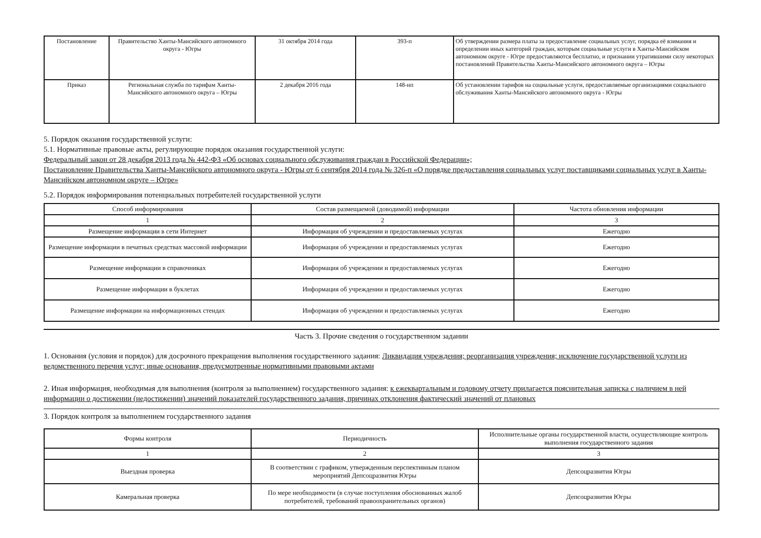| Постановление | Правительство Ханты-Мансийского автономного округа - Югры | 31 октября 2014 года | 393-п | Об утверждении размера платы за предоставление социальных услуг, порядка её взимания и определении иных категорий граждан, которым социальные услуги в Ханты-Мансийском автономном округе - Югре предоставляются бесплатно, и признании утратившими силу некоторых постановлений Правительства Ханты-Мансийского автономного округа – Югры |
| Приказ | Региональная служба по тарифам Ханты-Мансийского автономного округа – Югры | 2 декабря 2016 года | 148-нп | Об установлении тарифов на социальные услуги, предоставляемые организациями социального обслуживания Ханты-Мансийского автономного округа - Югры |
5. Порядок оказания государственной услуги:
5.1. Нормативные правовые акты, регулирующие порядок оказания государственной услуги:
Федеральный закон от 28 декабря 2013 года № 442-ФЗ «Об основах социального обслуживания граждан в Российской Федерации»;
Постановление Правительства Ханты-Мансийского автономного округа - Югры от 6 сентября 2014 года № 326-п «О порядке предоставления социальных услуг поставщиками социальных услуг в Ханты-Мансийском автономном округе – Югре»
5.2. Порядок информирования потенциальных потребителей государственной услуги
| Способ информирования | Состав размещаемой (доводимой) информации | Частота обновления информации |
| --- | --- | --- |
| 1 | 2 | 3 |
| Размещение информации в сети Интернет | Информация об учреждении и предоставляемых услугах | Ежегодно |
| Размещение информации в печатных средствах массовой информации | Информация об учреждении и предоставляемых услугах | Ежегодно |
| Размещение информации в справочниках | Информация об учреждении и предоставляемых услугах | Ежегодно |
| Размещение информации в буклетах | Информация об учреждении и предоставляемых услугах | Ежегодно |
| Размещение информации на информационных стендах | Информация об учреждении и предоставляемых услугах | Ежегодно |
Часть 3. Прочие сведения о государственном задании
1. Основания (условия и порядок) для досрочного прекращения выполнения государственного задания: Ликвидация учреждения; реорганизация учреждения; исключение государственной услуги из ведомственного перечня услуг; иные основания, предусмотренные нормативными правовыми актами
2. Иная информация, необходимая для выполнения (контроля за выполнением) государственного задания: к ежеквартальным и годовому отчету прилагается пояснительная записка с наличием в ней информации о достижении (недостижении) значений показателей государственного задания, причинах отклонения фактический значений от плановых
3. Порядок контроля за выполнением государственного задания
| Формы контроля | Периодичность | Исполнительные органы государственной власти, осуществляющие контроль выполнения государственного задания |
| --- | --- | --- |
| 1 | 2 | 3 |
| Выездная проверка | В соответствии с графиком, утвержденным перспективным планом мероприятий Депсоцразвития Югры | Депсоцразвития Югры |
| Камеральная проверка | По мере необходимости (в случае поступления обоснованных жалоб потребителей, требований правоохранительных органов) | Депсоцразвития Югры |